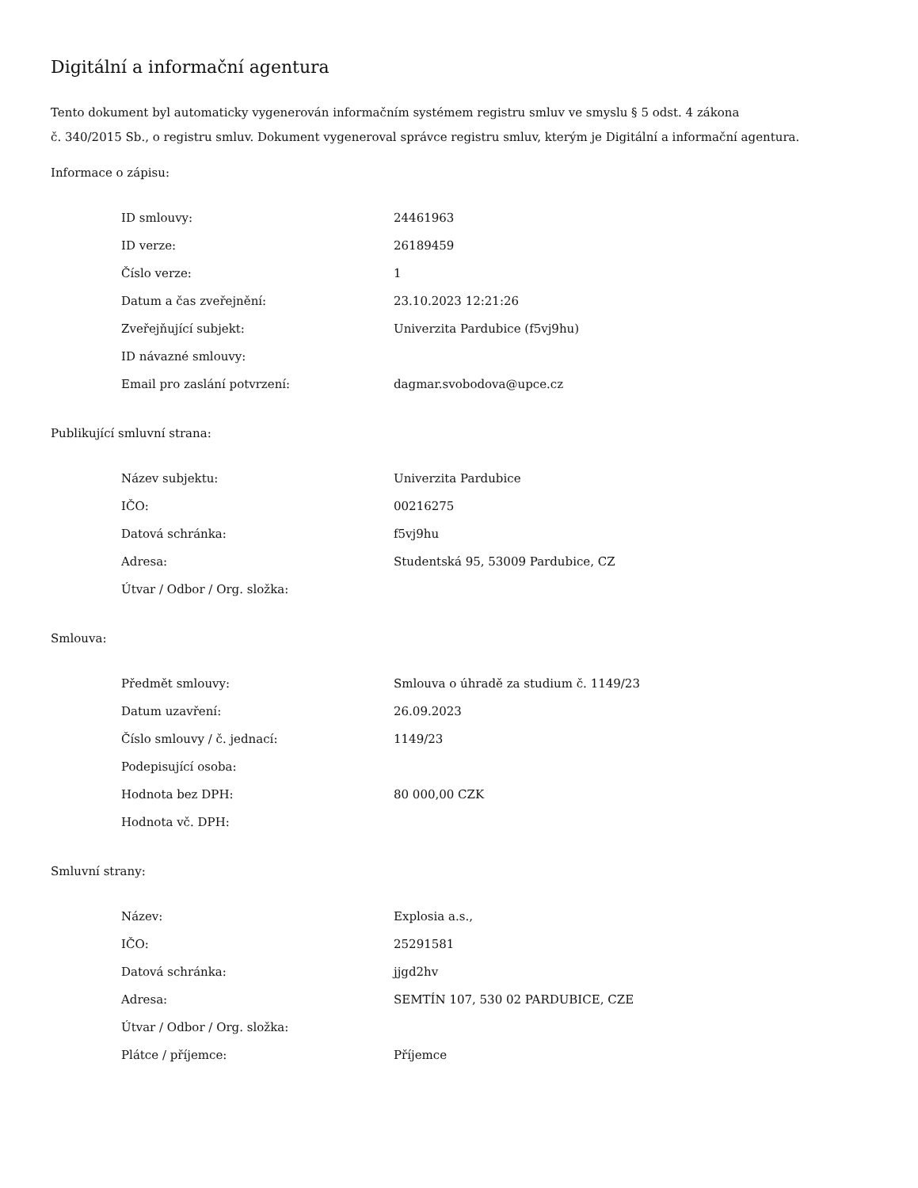Digitální a informační agentura
Tento dokument byl automaticky vygenerován informačním systémem registru smluv ve smyslu § 5 odst. 4 zákona
č. 340/2015 Sb., o registru smluv. Dokument vygeneroval správce registru smluv, kterým je Digitální a informační agentura.
Informace o zápisu:
| ID smlouvy: | 24461963 |
| ID verze: | 26189459 |
| Číslo verze: | 1 |
| Datum a čas zveřejnění: | 23.10.2023 12:21:26 |
| Zveřejňující subjekt: | Univerzita Pardubice (f5vj9hu) |
| ID návazné smlouvy: | |
| Email pro zaslání potvrzení: | dagmar.svobodova@upce.cz |
Publikující smluvní strana:
| Název subjektu: | Univerzita Pardubice |
| IČO: | 00216275 |
| Datová schránka: | f5vj9hu |
| Adresa: | Studentská 95, 53009 Pardubice, CZ |
| Útvar / Odbor / Org. složka: | |
Smlouva:
| Předmět smlouvy: | Smlouva o úhradě za studium č. 1149/23 |
| Datum uzavření: | 26.09.2023 |
| Číslo smlouvy / č. jednací: | 1149/23 |
| Podepisující osoba: | |
| Hodnota bez DPH: | 80 000,00 CZK |
| Hodnota vč. DPH: | |
Smluvní strany:
| Název: | Explosia a.s., |
| IČO: | 25291581 |
| Datová schránka: | jjgd2hv |
| Adresa: | SEMTÍN 107, 530 02 PARDUBICE, CZE |
| Útvar / Odbor / Org. složka: | |
| Plátce / příjemce: | Příjemce |